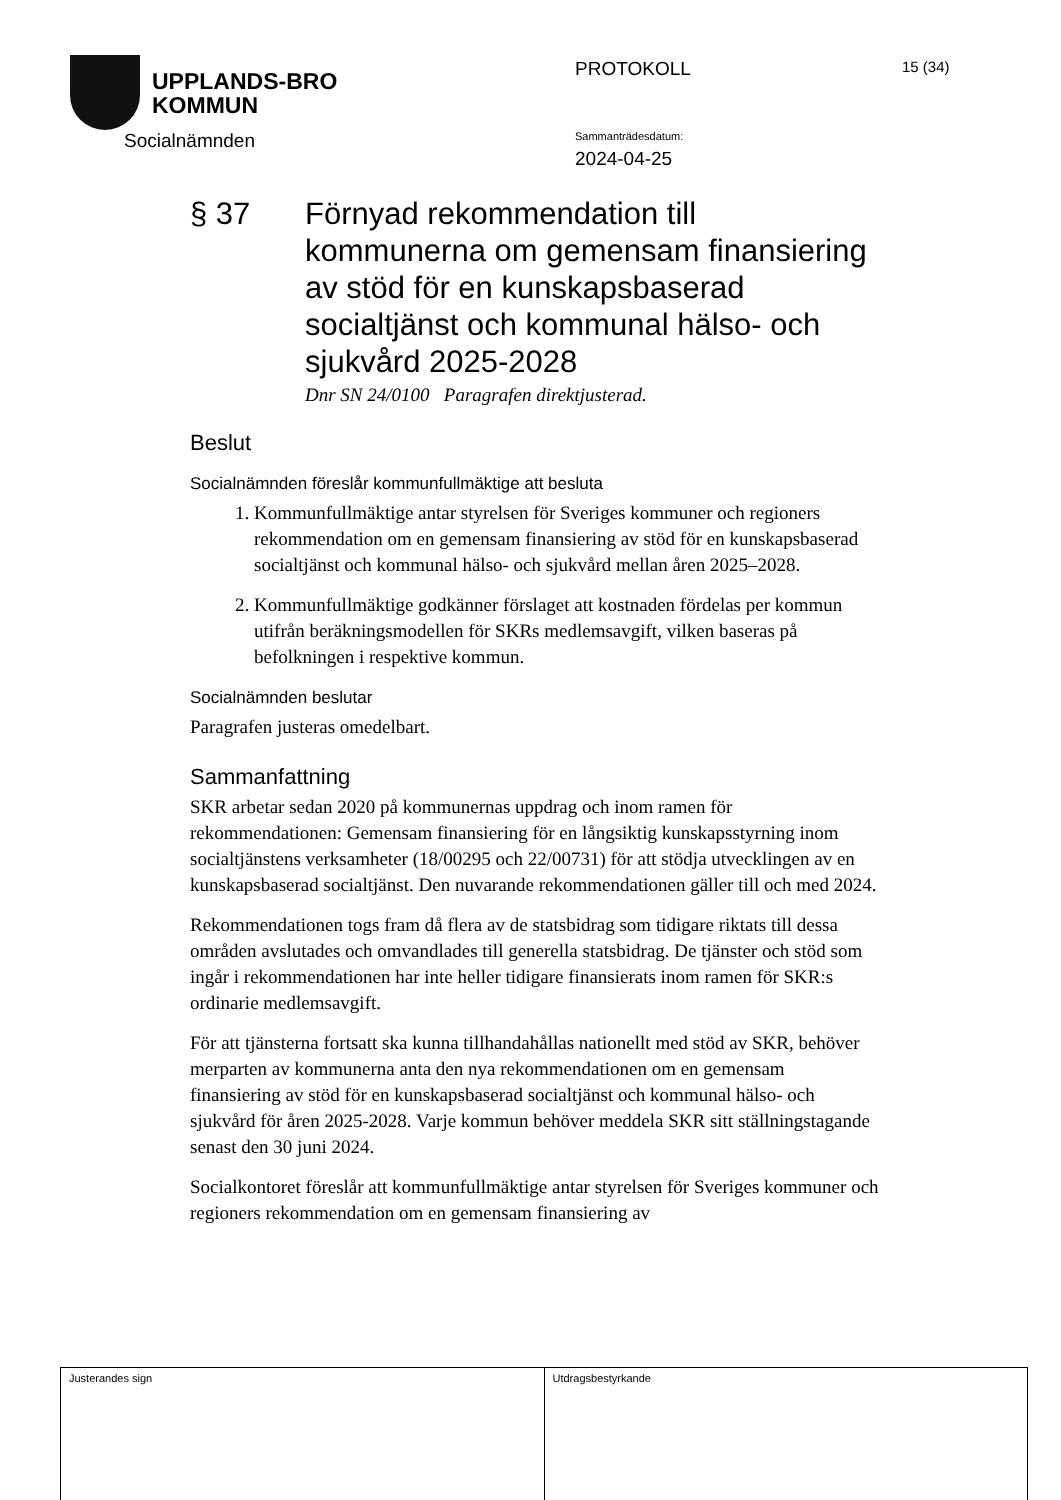UPPLANDS-BRO
KOMMUN
Socialnämnden
PROTOKOLL 15 (34)
Sammanträdesdatum:
2024-04-25
§ 37 Förnyad rekommendation till kommunerna om gemensam finansiering av stöd för en kunskapsbaserad socialtjänst och kommunal hälso- och sjukvård 2025-2028
Dnr SN 24/0100 Paragrafen direktjusterad.
Beslut
Socialnämnden föreslår kommunfullmäktige att besluta
1. Kommunfullmäktige antar styrelsen för Sveriges kommuner och regioners rekommendation om en gemensam finansiering av stöd för en kunskapsbaserad socialtjänst och kommunal hälso- och sjukvård mellan åren 2025–2028.
2. Kommunfullmäktige godkänner förslaget att kostnaden fördelas per kommun utifrån beräkningsmodellen för SKRs medlemsavgift, vilken baseras på befolkningen i respektive kommun.
Socialnämnden beslutar
Paragrafen justeras omedelbart.
Sammanfattning
SKR arbetar sedan 2020 på kommunernas uppdrag och inom ramen för rekommendationen: Gemensam finansiering för en långsiktig kunskapsstyrning inom socialtjänstens verksamheter (18/00295 och 22/00731) för att stödja utvecklingen av en kunskapsbaserad socialtjänst. Den nuvarande rekommendationen gäller till och med 2024.
Rekommendationen togs fram då flera av de statsbidrag som tidigare riktats till dessa områden avslutades och omvandlades till generella statsbidrag. De tjänster och stöd som ingår i rekommendationen har inte heller tidigare finansierats inom ramen för SKR:s ordinarie medlemsavgift.
För att tjänsterna fortsatt ska kunna tillhandahållas nationellt med stöd av SKR, behöver merparten av kommunerna anta den nya rekommendationen om en gemensam finansiering av stöd för en kunskapsbaserad socialtjänst och kommunal hälso- och sjukvård för åren 2025-2028. Varje kommun behöver meddela SKR sitt ställningstagande senast den 30 juni 2024.
Socialkontoret föreslår att kommunfullmäktige antar styrelsen för Sveriges kommuner och regioners rekommendation om en gemensam finansiering av
Justerandes sign Utdragsbestyrkande